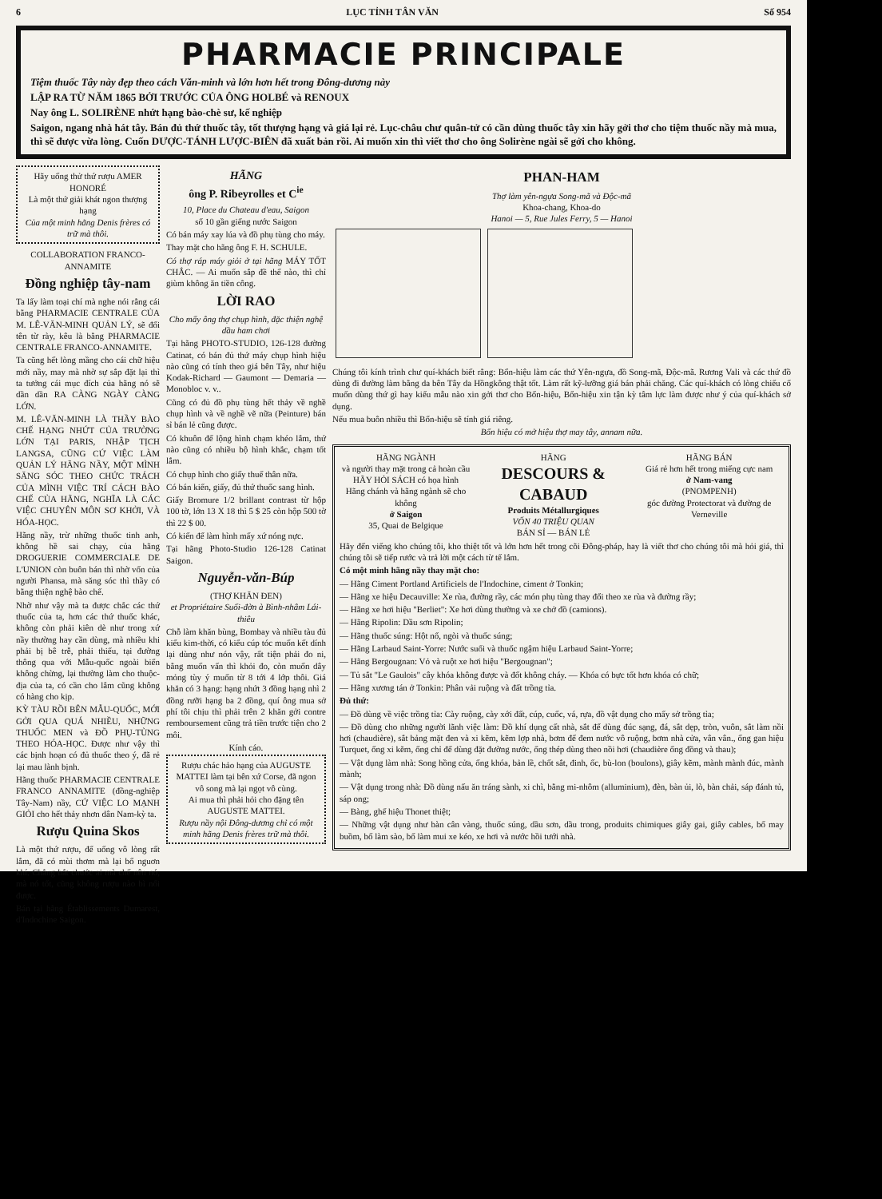6 LỤC TỈNH TÂN VĂN Số 954
PHARMACIE PRINCIPALE
Tiệm thuốc Tây này đẹp theo cách Văn-minh và lớn hơn hết trong Đông-dương này
LẬP RA TỪ NĂM 1865 BỞI TRƯỚC CỦA ÔNG HOLBÉ và RENOUX
Nay ông L. SOLIRÈNE nhứt hạng bào-chè sư, kế nghiệp
Saigon, ngang nhà hát tây. Bán đủ thứ thuốc tây, tốt thượng hạng và giá lại rẻ. Lục-châu chư quân-tử có cần dùng thuốc tây xin hãy gởi thơ cho tiệm thuốc nầy mà mua, thì sẽ được vừa lòng. Cuốn DƯỢC-TÁNH LƯỢC-BIÊN đã xuất bản rồi. Ai muốn xin thì viết thơ cho ông Solirène ngài sẽ gởi cho không.
Hãy uống thử thứ rượu AMER HONORÉ
Là một thứ giải khát ngon thượng hạng
Của một minh hãng Denis frères có trữ mà thôi.
COLLABORATION FRANCO-ANNAMITE
Đồng nghiệp tây-nam
Ta lấy làm toại chí mà nghe nói rằng cái bằng PHARMACIE CENTRALE CỦA M. LÊ-VĂN-MINH QUẢN LÝ, sẽ đổi tên từ rày, kêu là bằng PHARMACIE CENTRALE FRANCO-ANNAMITE.
Ta cũng hết lòng mầng cho cái chữ hiệu mới nầy, may mà nhờ sự sắp đặt lại thì ta tưởng cái mục đích của hãng nó sẽ dần dần RA CÀNG NGÀY CÀNG LỚN.
M. LÊ-VĂN-MINH LÀ THẦY BÀO CHẾ HẠNG NHỨT CỦA TRƯỜNG LỚN TẠI PARIS, NHẬP TỊCH LANGSA, CŨNG CỨ VIỆC LÀM QUẢN LÝ HÃNG NẦY, MỘT MÌNH SĂNG SÓC THEO CHỨC TRÁCH CỦA MÌNH VIỆC TRÍ CÁCH BÀO CHẾ CỦA HÃNG, NGHĨA LÀ CÁC VIỆC CHUYÊN MÔN SƠ KHỞI, VÀ HÓA-HỌC.
Hãng nầy, trừ những thuốc tinh anh, không hề sai chạy, của hãng DROGUERIE COMMERCIALE DE L'UNION còn buôn bán thì nhờ vốn của người Phansa, mà săng sóc thì thầy có bằng thiện nghệ bào chế.
Nhờ như vậy mà ta được chắc các thứ thuốc của ta, hơn các thứ thuốc khác, không còn phải kiên dè như trong xứ nầy thường hay cần dùng, mà nhiều khi phải bị bê trễ, phải thiếu, tại đường thông qua với Mẫu-quốc ngoài biển không chừng, lại thường làm cho thuộc-địa của ta, có cần cho lắm cũng không có hàng cho kịp.
KỲ TÀU RỒI BÊN MẪU-QUỐC, MỚI GỞI QUA QUÁ NHIỀU, NHỮNG THUỐC MEN và ĐỒ PHỤ-TÙNG THEO HÓA-HỌC. Được như vậy thì các bịnh hoạn có đủ thuốc theo ý, đã rẻ lại mau lành bịnh.
Hãng thuốc PHARMACIE CENTRALE FRANCO ANNAMITE (đồng-nghiệp Tây-Nam) nầy, CỨ VIỆC LO MẠNH GIỎI cho hết thảy nhơn dân Nam-kỳ ta.
Rượu Quina Skos
Là một thứ rượu, để uống vô lòng rất lắm, đã có mùi thơm mà lại bổ nguơn khí. Chẳng bắt chước ai mà chế nên nó, mà nó tốt, cũng không rượu nào bì nổi được.
Bán tại hãng Établissements Dumarest, d'Indochine Saigon.
HÃNG
ông P. Ribeyrolles et C<sup>ie</sup>
10, Place du Chateau d'eau, Saigon
số 10 gần giếng nước Saigon
Có bán máy xay lúa và đồ phụ tùng cho máy.
Thay mặt cho hãng ông F. H. SCHULE.
Có thợ ráp máy giỏi ở tại hãng MÁY TỐT CHẮC. — Ai muốn sắp đề thế nào, thì chỉ giùm không ăn tiền công.
LỜI RAO
Cho mấy ông thợ chụp hình, đặc thiện nghệ dầu ham chơi
Tại hãng PHOTO-STUDIO, 126-128 đường Catinat, có bán đủ thứ máy chụp hình hiệu nào cũng có tính theo giá bên Tây, như hiệu Kodak-Richard — Gaumont — Demaria — Monobloc v. v..
Cũng có đủ đồ phụ tùng hết thảy về nghề chụp hình và về nghề vẽ nữa (Peinture) bán sỉ bán lẻ cũng được.
Có khuôn để lộng hình chạm khéo lắm, thứ nào cũng có nhiều bộ hình khắc, chạm tốt lắm.
Có chụp hình cho giấy thuế thân nữa.
Có bán kiến, giấy, đủ thứ thuốc sang hình.
Giấy Bromure 1/2 brillant contrast từ hộp 100 tờ, lớn 13 X 18 thì 5 $ 25 còn hộp 500 tờ thì 22 $ 00.
Có kiến để làm hình mấy xứ nóng nực.
Tại hãng Photo-Studio 126-128 Catinat Saigon.
Nguyễn-văn-Búp
(THỢ KHĂN ĐEN)
et Propriétaire Suối-đờn à Bình-nhâm Lái-thiêu
Chỗ làm khăn bùng, Bombay và nhiều tàu đủ kiểu kim-thời, có kiểu cúp tóc muốn kết dính lại dùng như nón vậy, rất tiện phải đo ni, bằng muốn vấn thì khỏi đo, còn muốn dây mỏng tùy ý muốn từ 8 tới 4 lớp thôi. Giá khăn có 3 hạng: hạng nhứt 3 đồng hạng nhì 2 đồng rưỡi hạng ba 2 đồng, quí ông mua sở phí tôi chịu thì phải trên 2 khăn gởi contre remboursement cũng trả tiền trước tiện cho 2 môi.
Kính cáo.
Rượu chác hảo hạng của AUGUSTE MATTEI làm tại bên xứ Corse, đã ngon vô song mà lại ngọt vô cùng.
Ai mua thì phải hỏi cho đặng tên AUGUSTE MATTEI.
Rượu nầy nội Đông-dương chỉ có một minh hãng Denis frères trữ mà thôi.
PHAN-HAM
Thợ làm yên-ngựa Song-mã và Độc-mã
Khoa-chang, Khoa-do
Hanoi — 5, Rue Jules Ferry, 5 — Hanoi
Chúng tôi kính trình chư quí-khách biết rằng: Bổn-hiệu làm các thứ Yên-ngựa, đồ Song-mã, Độc-mã. Rương Vali và các thứ đồ dùng đi đường làm bằng da bên Tây da Hồngkông thật tốt. Làm rất kỹ-lưỡng giá bán phải chăng. Các quí-khách có lòng chiếu cố muốn dùng thứ gì hay kiểu mẫu nào xin gởi thơ cho Bổn-hiệu, Bổn-hiệu xin tận kỳ tâm lực làm được như ý của quí-khách sở dụng.
Nếu mua buôn nhiều thì Bổn-hiệu sẽ tính giá riêng.
Bổn hiệu có mở hiệu thợ may tây, annam nữa.
HÃNG NGÀNH
và người thay mặt trong cả hoàn cầu
HÃY HỎI SÁCH có họa hình
Hãng chánh và hãng ngành sẽ cho không
ở Saigon
35, Quai de Belgique
HÃNG
DESCOURS & CABAUD
Produits Métallurgiques
VỐN 40 TRIỆU QUAN
BÁN SỈ — BÁN LẺ
HÃNG BÁN
Giá rẻ hơn hết trong miếng cực nam
ở Nam-vang
(PNOMPENH)
góc đường Protectorat và đường de Verneville
Hãy đến viếng kho chúng tôi, kho thiệt tốt và lớn hơn hết trong cõi Đông-pháp, hay là viết thơ cho chúng tôi mà hỏi giá, thì chúng tôi sẽ tiếp rước và trả lời một cách từ tế lắm.
Có một minh hãng nầy thay mặt cho:
— Hãng Ciment Portland Artificiels de l'Indochine, ciment ở Tonkin;
— Hãng xe hiệu Decauville: Xe rùa, đường rầy, các món phụ tùng thay đổi theo xe rùa và đường rầy;
— Hãng xe hơi hiệu "Berliet": Xe hơi dùng thường và xe chở đồ (camions).
— Hãng Ripolin: Dầu sơn Ripolin;
— Hãng thuốc súng: Hột nổ, ngòi và thuốc súng;
— Hãng Larbaud Saint-Yorre: Nước suối và thuốc ngậm hiệu Larbaud Saint-Yorre;
— Hãng Bergougnan: Vỏ và ruột xe hơi hiệu "Bergougnan";
— Tủ sắt "Le Gaulois" cây khóa không được và đốt không cháy. — Khóa có bực tốt hơn khóa có chữ;
— Hãng xương tán ở Tonkin: Phân vải ruộng và đất trồng tỉa.
Đủ thứ:
— Đồ dùng về việc trồng tỉa: Cày ruộng, cày xới đất, cúp, cuốc, vá, rựa, đồ vật dụng cho mấy sở trồng tỉa;
— Đồ dùng cho những người lãnh việc làm: Đồ khí dụng cất nhà, sắt để dùng đúc sạng, đá, sắt dẹp, tròn, vuôn, sắt làm nồi hơi (chaudière), sắt bảng mặt đen và xi kẽm, kẽm lợp nhà, bơm để đem nước vô ruộng, bơm nhà cửa, vân vân., ống gan hiệu Turquet, ống xi kẽm, ống chỉ để dùng đặt đường nước, ống thép dùng theo nồi hơi (chaudière ống đồng và thau);
— Vật dụng làm nhà: Song hồng cửa, ống khóa, bản lề, chốt sắt, đinh, ốc, bù-lon (boulons), giây kẽm, mành mành đúc, mành mành;
— Vật dụng trong nhà: Đồ dùng nấu ăn tráng sành, xi chì, bằng mi-nhôm (alluminium), đèn, bàn ủi, lò, bàn chải, sáp đánh tủ, sáp ong;
— Bàng, ghế hiệu Thonet thiệt;
— Những vật dụng như bàn cân vàng, thuốc súng, dầu sơn, dầu trong, produits chimiques giây gai, giây cables, bố may buồm, bố làm sào, bố làm mui xe kéo, xe hơi và nước hồi tưới nhà.